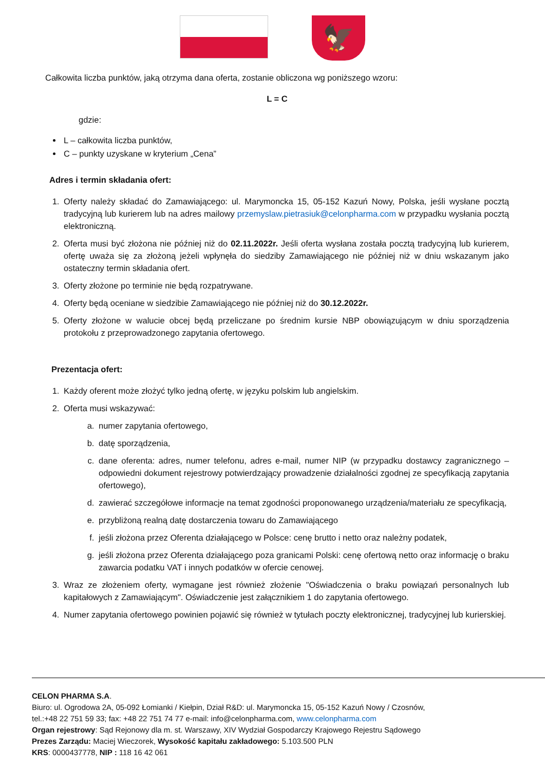🦅
Całkowita liczba punktów, jaką otrzyma dana oferta, zostanie obliczona wg poniższego wzoru:
L = C
gdzie:
L – całkowita liczba punktów,
C – punkty uzyskane w kryterium „Cena”
Adres i termin składania ofert:
1. Oferty należy składać do Zamawiającego: ul. Marymoncka 15, 05-152 Kazuń Nowy, Polska, jeśli wysłane pocztą tradycyjną lub kurierem lub na adres mailowy przemyslaw.pietrasiuk@celonpharma.com w przypadku wysłania pocztą elektroniczną.
2. Oferta musi być złożona nie później niż do 02.11.2022r. Jeśli oferta wysłana została pocztą tradycyjną lub kurierem, ofertę uważa się za złożoną jeżeli wpłynęła do siedziby Zamawiającego nie później niż w dniu wskazanym jako ostateczny termin składania ofert.
3. Oferty złożone po terminie nie będą rozpatrywane.
4. Oferty będą oceniane w siedzibie Zamawiającego nie później niż do 30.12.2022r.
5. Oferty złożone w walucie obcej będą przeliczane po średnim kursie NBP obowiązującym w dniu sporządzenia protokołu z przeprowadzonego zapytania ofertowego.
Prezentacja ofert:
1. Każdy oferent może złożyć tylko jedną ofertę, w języku polskim lub angielskim.
2. Oferta musi wskazywać:
a. numer zapytania ofertowego,
b. datę sporządzenia,
c. dane oferenta: adres, numer telefonu, adres e-mail, numer NIP (w przypadku dostawcy zagranicznego – odpowiedni dokument rejestrowy potwierdzający prowadzenie działalności zgodnej ze specyfikacją zapytania ofertowego),
d. zawierać szczegółowe informacje na temat zgodności proponowanego urządzenia/materiału ze specyfikacją,
e. przybliżoną realną datę dostarczenia towaru do Zamawiającego
f. jeśli złożona przez Oferenta działającego w Polsce: cenę brutto i netto oraz należny podatek,
g. jeśli złożona przez Oferenta działającego poza granicami Polski: cenę ofertową netto oraz informację o braku zawarcia podatku VAT i innych podatków w ofercie cenowej.
3. Wraz ze złożeniem oferty, wymagane jest również złożenie "Oświadczenia o braku powiązań personalnych lub kapitałowych z Zamawiającym". Oświadczenie jest załącznikiem 1 do zapytania ofertowego.
4. Numer zapytania ofertowego powinien pojawić się również w tytułach poczty elektronicznej, tradycyjnej lub kurierskiej.
CELON PHARMA S.A.
Biuro: ul. Ogrodowa 2A, 05-092 Łomianki / Kiełpin, Dział R&D: ul. Marymoncka 15, 05-152 Kazuń Nowy / Czosnów,
tel.:+48 22 751 59 33; fax: +48 22 751 74 77 e-mail: info@celonpharma.com, www.celonpharma.com
Organ rejestrowy: Sąd Rejonowy dla m. st. Warszawy, XIV Wydział Gospodarczy Krajowego Rejestru Sądowego
Prezes Zarządu: Maciej Wieczorek, Wysokość kapitału zakładowego: 5.103.500 PLN
KRS: 0000437778, NIP : 118 16 42 061